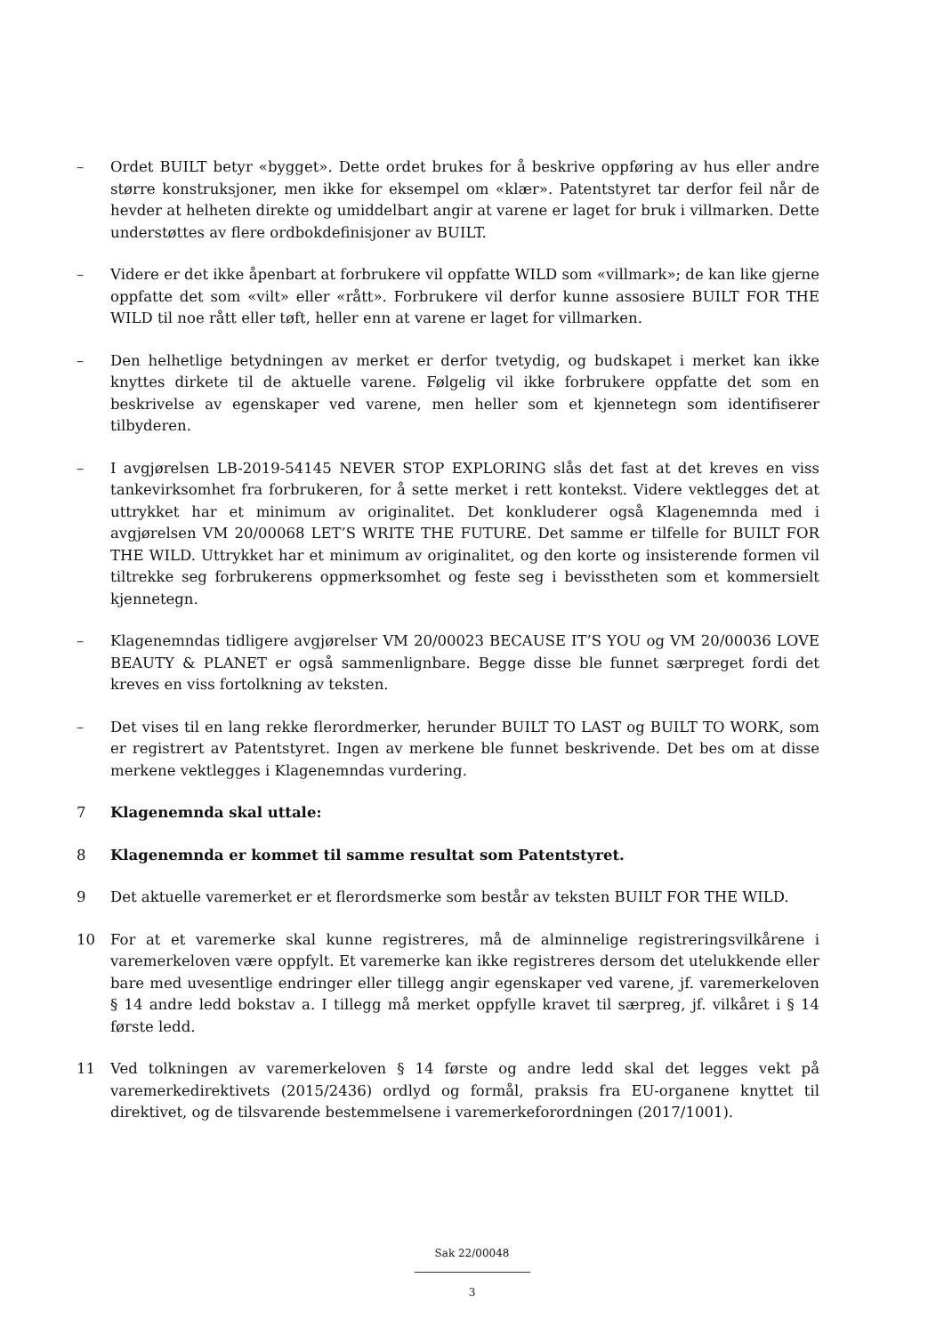– Ordet BUILT betyr «bygget». Dette ordet brukes for å beskrive oppføring av hus eller andre større konstruksjoner, men ikke for eksempel om «klær». Patentstyret tar derfor feil når de hevder at helheten direkte og umiddelbart angir at varene er laget for bruk i villmarken. Dette understøttes av flere ordbokdefinisjoner av BUILT.
– Videre er det ikke åpenbart at forbrukere vil oppfatte WILD som «villmark»; de kan like gjerne oppfatte det som «vilt» eller «rått». Forbrukere vil derfor kunne assosiere BUILT FOR THE WILD til noe rått eller tøft, heller enn at varene er laget for villmarken.
– Den helhetlige betydningen av merket er derfor tvetydig, og budskapet i merket kan ikke knyttes dirkete til de aktuelle varene. Følgelig vil ikke forbrukere oppfatte det som en beskrivelse av egenskaper ved varene, men heller som et kjennetegn som identifiserer tilbyderen.
– I avgjørelsen LB-2019-54145 NEVER STOP EXPLORING slås det fast at det kreves en viss tankevirksomhet fra forbrukeren, for å sette merket i rett kontekst. Videre vektlegges det at uttrykket har et minimum av originalitet. Det konkluderer også Klagenemnda med i avgjørelsen VM 20/00068 LET’S WRITE THE FUTURE. Det samme er tilfelle for BUILT FOR THE WILD. Uttrykket har et minimum av originalitet, og den korte og insisterende formen vil tiltrekke seg forbrukerens oppmerksomhet og feste seg i bevisstheten som et kommersielt kjennetegn.
– Klagenemndas tidligere avgjørelser VM 20/00023 BECAUSE IT’S YOU og VM 20/00036 LOVE BEAUTY & PLANET er også sammenlignbare. Begge disse ble funnet særpreget fordi det kreves en viss fortolkning av teksten.
– Det vises til en lang rekke flerordmerker, herunder BUILT TO LAST og BUILT TO WORK, som er registrert av Patentstyret. Ingen av merkene ble funnet beskrivende. Det bes om at disse merkene vektlegges i Klagenemndas vurdering.
7 Klagenemnda skal uttale:
8 Klagenemnda er kommet til samme resultat som Patentstyret.
9 Det aktuelle varemerket er et flerordsmerke som består av teksten BUILT FOR THE WILD.
10 For at et varemerke skal kunne registreres, må de alminnelige registreringsvilkårene i varemerkeloven være oppfylt. Et varemerke kan ikke registreres dersom det utelukkende eller bare med uvesentlige endringer eller tillegg angir egenskaper ved varene, jf. varemerkeloven § 14 andre ledd bokstav a. I tillegg må merket oppfylle kravet til særpreg, jf. vilkåret i § 14 første ledd.
11 Ved tolkningen av varemerkeloven § 14 første og andre ledd skal det legges vekt på varemerkedirektivets (2015/2436) ordlyd og formål, praksis fra EU-organene knyttet til direktivet, og de tilsvarende bestemmelsene i varemerkeforordningen (2017/1001).
Sak 22/00048
3